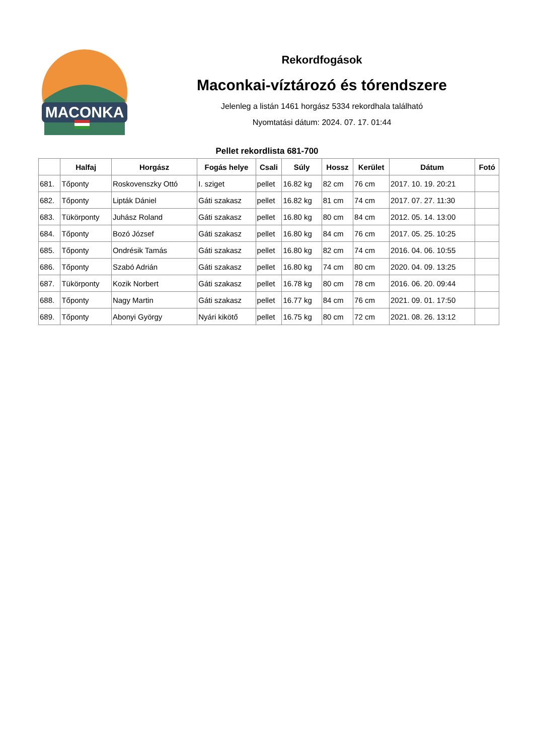MACONKA
Rekordfogások
Maconkai-víztározó és tórendszere
Jelenleg a listán 1461 horgász 5334 rekordhala található
Nyomtatási dátum: 2024. 07. 17. 01:44
Pellet rekordlista 681-700
| | Halfaj | Horgász | Fogás helye | Csali | Súly | Hossz | Kerület | Dátum | Fotó |
| --- | --- | --- | --- | --- | --- | --- | --- | --- | --- |
| 681. | Tőponty | Roskovenszky Ottó | I. sziget | pellet | 16.82 kg | 82 cm | 76 cm | 2017. 10. 19. 20:21 | |
| 682. | Tőponty | Lipták Dániel | Gáti szakasz | pellet | 16.82 kg | 81 cm | 74 cm | 2017. 07. 27. 11:30 | |
| 683. | Tükörponty | Juhász Roland | Gáti szakasz | pellet | 16.80 kg | 80 cm | 84 cm | 2012. 05. 14. 13:00 | |
| 684. | Tőponty | Bozó József | Gáti szakasz | pellet | 16.80 kg | 84 cm | 76 cm | 2017. 05. 25. 10:25 | |
| 685. | Tőponty | Ondrésik Tamás | Gáti szakasz | pellet | 16.80 kg | 82 cm | 74 cm | 2016. 04. 06. 10:55 | |
| 686. | Tőponty | Szabó Adrián | Gáti szakasz | pellet | 16.80 kg | 74 cm | 80 cm | 2020. 04. 09. 13:25 | |
| 687. | Tükörponty | Kozik Norbert | Gáti szakasz | pellet | 16.78 kg | 80 cm | 78 cm | 2016. 06. 20. 09:44 | |
| 688. | Tőponty | Nagy Martin | Gáti szakasz | pellet | 16.77 kg | 84 cm | 76 cm | 2021. 09. 01. 17:50 | |
| 689. | Tőponty | Abonyi György | Nyári kikötő | pellet | 16.75 kg | 80 cm | 72 cm | 2021. 08. 26. 13:12 | |